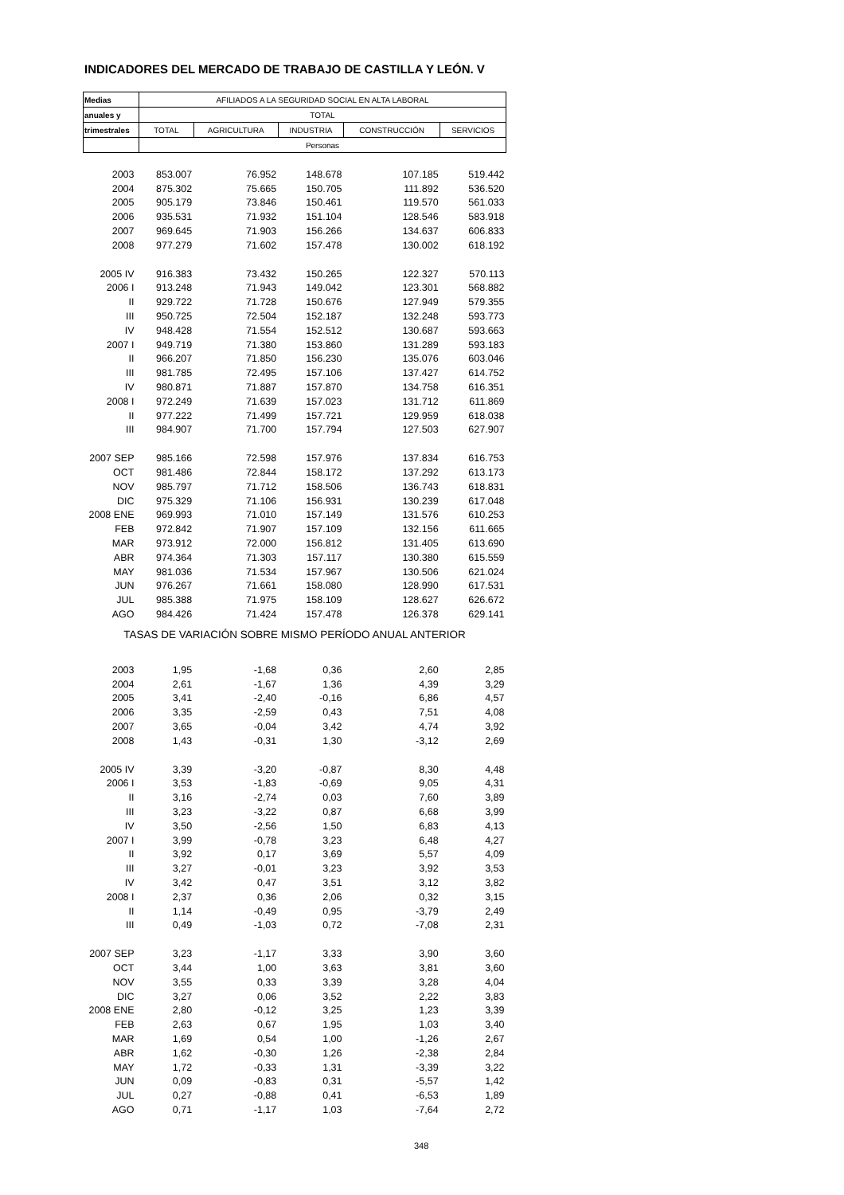INDICADORES DEL MERCADO DE TRABAJO DE CASTILLA Y LEÓN. V
| Medias | AFILIADOS A LA SEGURIDAD SOCIAL EN ALTA LABORAL | | | | |
| anuales y | TOTAL | | | | |
| trimestrales | TOTAL | AGRICULTURA | INDUSTRIA | CONSTRUCCIÓN | SERVICIOS |
| | Personas | | | | |
| 2003 | 853.007 | 76.952 | 148.678 | 107.185 | 519.442 |
| 2004 | 875.302 | 75.665 | 150.705 | 111.892 | 536.520 |
| 2005 | 905.179 | 73.846 | 150.461 | 119.570 | 561.033 |
| 2006 | 935.531 | 71.932 | 151.104 | 128.546 | 583.918 |
| 2007 | 969.645 | 71.903 | 156.266 | 134.637 | 606.833 |
| 2008 | 977.279 | 71.602 | 157.478 | 130.002 | 618.192 |
| 2005 IV | 916.383 | 73.432 | 150.265 | 122.327 | 570.113 |
| 2006 I | 913.248 | 71.943 | 149.042 | 123.301 | 568.882 |
| II | 929.722 | 71.728 | 150.676 | 127.949 | 579.355 |
| III | 950.725 | 72.504 | 152.187 | 132.248 | 593.773 |
| IV | 948.428 | 71.554 | 152.512 | 130.687 | 593.663 |
| 2007 I | 949.719 | 71.380 | 153.860 | 131.289 | 593.183 |
| II | 966.207 | 71.850 | 156.230 | 135.076 | 603.046 |
| III | 981.785 | 72.495 | 157.106 | 137.427 | 614.752 |
| IV | 980.871 | 71.887 | 157.870 | 134.758 | 616.351 |
| 2008 I | 972.249 | 71.639 | 157.023 | 131.712 | 611.869 |
| II | 977.222 | 71.499 | 157.721 | 129.959 | 618.038 |
| III | 984.907 | 71.700 | 157.794 | 127.503 | 627.907 |
| 2007 SEP | 985.166 | 72.598 | 157.976 | 137.834 | 616.753 |
| OCT | 981.486 | 72.844 | 158.172 | 137.292 | 613.173 |
| NOV | 985.797 | 71.712 | 158.506 | 136.743 | 618.831 |
| DIC | 975.329 | 71.106 | 156.931 | 130.239 | 617.048 |
| 2008 ENE | 969.993 | 71.010 | 157.149 | 131.576 | 610.253 |
| FEB | 972.842 | 71.907 | 157.109 | 132.156 | 611.665 |
| MAR | 973.912 | 72.000 | 156.812 | 131.405 | 613.690 |
| ABR | 974.364 | 71.303 | 157.117 | 130.380 | 615.559 |
| MAY | 981.036 | 71.534 | 157.967 | 130.506 | 621.024 |
| JUN | 976.267 | 71.661 | 158.080 | 128.990 | 617.531 |
| JUL | 985.388 | 71.975 | 158.109 | 128.627 | 626.672 |
| AGO | 984.426 | 71.424 | 157.478 | 126.378 | 629.141 |
| TASAS DE VARIACIÓN SOBRE MISMO PERÍODO ANUAL ANTERIOR | | | | | |
| 2003 | 1,95 | -1,68 | 0,36 | 2,60 | 2,85 |
| 2004 | 2,61 | -1,67 | 1,36 | 4,39 | 3,29 |
| 2005 | 3,41 | -2,40 | -0,16 | 6,86 | 4,57 |
| 2006 | 3,35 | -2,59 | 0,43 | 7,51 | 4,08 |
| 2007 | 3,65 | -0,04 | 3,42 | 4,74 | 3,92 |
| 2008 | 1,43 | -0,31 | 1,30 | -3,12 | 2,69 |
| 2005 IV | 3,39 | -3,20 | -0,87 | 8,30 | 4,48 |
| 2006 I | 3,53 | -1,83 | -0,69 | 9,05 | 4,31 |
| II | 3,16 | -2,74 | 0,03 | 7,60 | 3,89 |
| III | 3,23 | -3,22 | 0,87 | 6,68 | 3,99 |
| IV | 3,50 | -2,56 | 1,50 | 6,83 | 4,13 |
| 2007 I | 3,99 | -0,78 | 3,23 | 6,48 | 4,27 |
| II | 3,92 | 0,17 | 3,69 | 5,57 | 4,09 |
| III | 3,27 | -0,01 | 3,23 | 3,92 | 3,53 |
| IV | 3,42 | 0,47 | 3,51 | 3,12 | 3,82 |
| 2008 I | 2,37 | 0,36 | 2,06 | 0,32 | 3,15 |
| II | 1,14 | -0,49 | 0,95 | -3,79 | 2,49 |
| III | 0,49 | -1,03 | 0,72 | -7,08 | 2,31 |
| 2007 SEP | 3,23 | -1,17 | 3,33 | 3,90 | 3,60 |
| OCT | 3,44 | 1,00 | 3,63 | 3,81 | 3,60 |
| NOV | 3,55 | 0,33 | 3,39 | 3,28 | 4,04 |
| DIC | 3,27 | 0,06 | 3,52 | 2,22 | 3,83 |
| 2008 ENE | 2,80 | -0,12 | 3,25 | 1,23 | 3,39 |
| FEB | 2,63 | 0,67 | 1,95 | 1,03 | 3,40 |
| MAR | 1,69 | 0,54 | 1,00 | -1,26 | 2,67 |
| ABR | 1,62 | -0,30 | 1,26 | -2,38 | 2,84 |
| MAY | 1,72 | -0,33 | 1,31 | -3,39 | 3,22 |
| JUN | 0,09 | -0,83 | 0,31 | -5,57 | 1,42 |
| JUL | 0,27 | -0,88 | 0,41 | -6,53 | 1,89 |
| AGO | 0,71 | -1,17 | 1,03 | -7,64 | 2,72 |
348